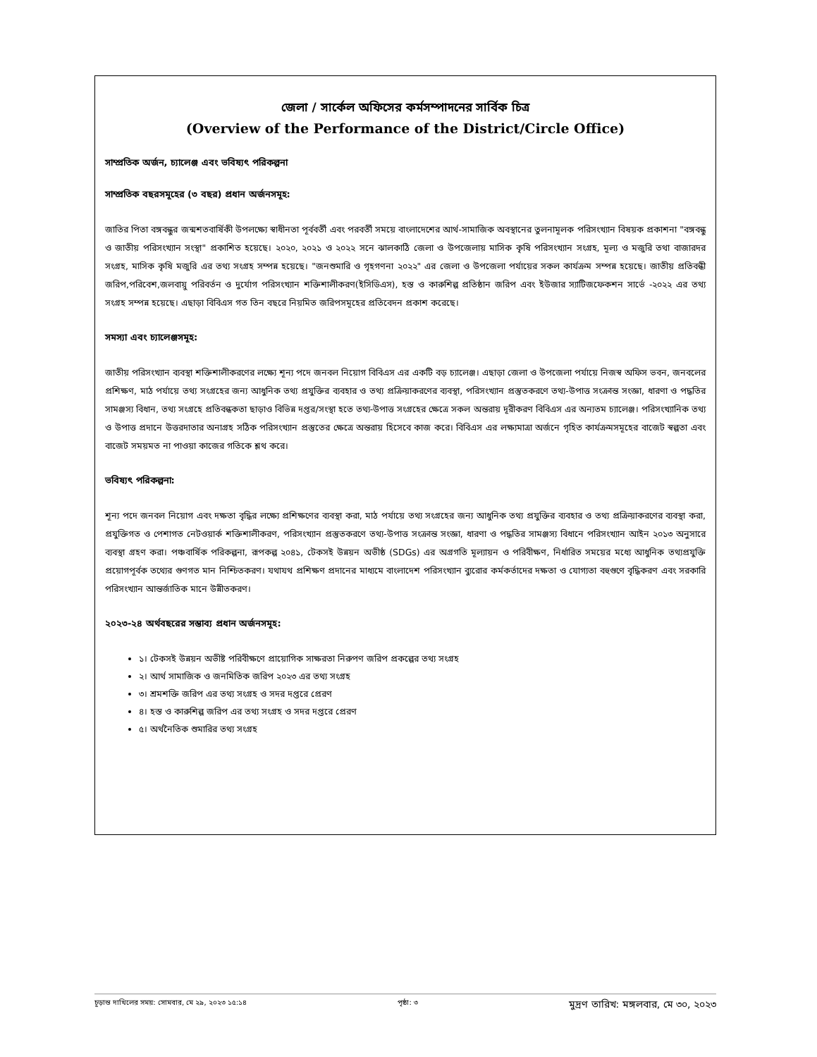জেলা / সার্কেল অফিসের কর্মসম্পাদনের সার্বিক চিত্র
(Overview of the Performance of the District/Circle Office)
সাম্প্রতিক অর্জন, চ্যালেঞ্জ এবং ভবিষ্যৎ পরিকল্পনা
সাম্প্রতিক বছরসমূহের (৩ বছর) প্রধান অর্জনসমূহ:
জাতির পিতা বঙ্গবন্ধুর জন্মশতবার্ষিকী উপলক্ষ্যে স্বাধীনতা পূর্ববর্তী এবং পরবর্তী সময়ে বাংলাদেশের আর্থ-সামাজিক অবস্থানের তুলনামূলক পরিসংখ্যান বিষয়ক প্রকাশনা "বঙ্গবন্ধু ও জাতীয় পরিসংখ্যান সংস্থা" প্রকাশিত হয়েছে। ২০২০, ২০২১ ও ২০২২ সনে ঝালকাঠি জেলা ও উপজেলায় মাসিক কৃষি পরিসংখ্যান সংগ্রহ, মূল্য ও মজুরি তথা বাজারদর সংগ্রহ, মাসিক কৃষি মজুরি এর তথ্য সংগ্রহ সম্পন্ন হয়েছে। "জনশুমারি ও গৃহগণনা ২০২২" এর জেলা ও উপজেলা পর্যায়ের সকল কার্যক্রম সম্পন্ন হয়েছে। জাতীয় প্রতিবন্ধী জরিপ,পরিবেশ,জলবায়ু পরিবর্তন ও দুর্যোগ পরিসংখ্যান শক্তিশালীকরণ(ইসিডিএস), হস্ত ও কারুশিল্প প্রতিষ্ঠান জরিপ এবং ইউজার স্যাটিজফেকশন সার্ভে -২০২২ এর তথ্য সংগ্রহ সম্পন্ন হয়েছে। এছাড়া বিবিএস গত তিন বছরে নিয়মিত জরিপসমূহের প্রতিবেদন প্রকাশ করেছে।
সমস্যা এবং চ্যালেঞ্জসমূহ:
জাতীয় পরিসংখ্যান ব্যবস্থা শক্তিশালীকরণের লক্ষ্যে শূন্য পদে জনবল নিয়োগ বিবিএস এর একটি বড় চ্যালেঞ্জ। এছাড়া জেলা ও উপজেলা পর্যায়ে নিজস্ব অফিস ভবন, জনবলের প্রশিক্ষণ, মাঠ পর্যায়ে তথ্য সংগ্রহের জন্য আধুনিক তথ্য প্রযুক্তির ব্যবহার ও তথ্য প্রক্রিয়াকরণের ব্যবস্থা, পরিসংখ্যান প্রস্তুতকরণে তথ্য-উপাত্ত সংক্রান্ত সংজ্ঞা, ধারণা ও পদ্ধতির সামঞ্জস্য বিধান, তথ্য সংগ্রহে প্রতিবন্ধকতা ছাড়াও বিভিন্ন দপ্তর/সংস্থা হতে তথ্য-উপাত্ত সংগ্রহের ক্ষেত্রে সকল অন্তরায় দূরীকরণ বিবিএস এর অন্যতম চ্যালেঞ্জ। পরিসংখ্যানিক তথ্য ও উপাত্ত প্রদানে উত্তরদাতার অনাগ্রহ সঠিক পরিসংখ্যান প্রস্তুতের ক্ষেত্রে অন্তরায় হিসেবে কাজ করে। বিবিএস এর লক্ষ্যমাত্রা অর্জনে গৃহিত কার্যক্রমসমূহের বাজেট স্বল্পতা এবং বাজেট সময়মত না পাওয়া কাজের গতিকে শ্লথ করে।
ভবিষ্যৎ পরিকল্পনা:
শূন্য পদে জনবল নিয়োগ এবং দক্ষতা বৃদ্ধির লক্ষ্যে প্রশিক্ষণের ব্যবস্থা করা, মাঠ পর্যায়ে তথ্য সংগ্রহের জন্য আধুনিক তথ্য প্রযুক্তির ব্যবহার ও তথ্য প্রক্রিয়াকরণের ব্যবস্থা করা, প্রযুক্তিগত ও পেশাগত নেটওয়ার্ক শক্তিশালীকরণ, পরিসংখ্যান প্রস্তুতকরণে তথ্য-উপাত্ত সংক্রান্ত সংজ্ঞা, ধারণা ও পদ্ধতির সামঞ্জস্য বিধানে পরিসংখ্যান আইন ২০১৩ অনুসারে ব্যবস্থা গ্রহণ করা। পঞ্চবার্ষিক পরিকল্পনা, রূপকল্প ২০৪১, টেকসই উন্নয়ন অভীষ্ঠ (SDGs) এর অগ্রগতি মূল্যায়ন ও পরিবীক্ষণ, নির্ধারিত সময়ের মধ্যে আধুনিক তথ্যপ্রযুক্তি প্রয়োগপূর্বক তথ্যের গুণগত মান নিশ্চিতকরণ। যথাযথ প্রশিক্ষণ প্রদানের মাধ্যমে বাংলাদেশ পরিসংখ্যান ব্যুরোর কর্মকর্তাদের দক্ষতা ও যোগ্যতা বহুগুণে বৃদ্ধিকরণ এবং সরকারি পরিসংখ্যান আন্তর্জাতিক মানে উন্নীতকরণ।
২০২৩-২৪ অর্থবছরের সম্ভাব্য প্রধান অর্জনসমূহ:
১। টেকসই উন্নয়ন অভীষ্ট পরিবীক্ষণে প্রায়োগিক সাক্ষরতা নিরুপণ জরিপ প্রকল্পের তথ্য সংগ্রহ
২। আর্থ সামাজিক ও জনমিতিক জরিপ ২০২৩ এর তথ্য সংগ্রহ
৩। শ্রমশক্তি জরিপ এর তথ্য সংগ্রহ ও সদর দপ্তরে প্রেরণ
৪। হস্ত ও কারুশিল্প জরিপ এর তথ্য সংগ্রহ ও সদর দপ্তরে প্রেরণ
৫। অর্থনৈতিক শুমারির তথ্য সংগ্রহ
চূড়ান্ত দাখিলের সময়: সোমবার, মে ২৯, ২০২৩ ১৫:১৪ পৃষ্ঠা: ৩ মুদ্রণ তারিখ: মঙ্গলবার, মে ৩০, ২০২৩